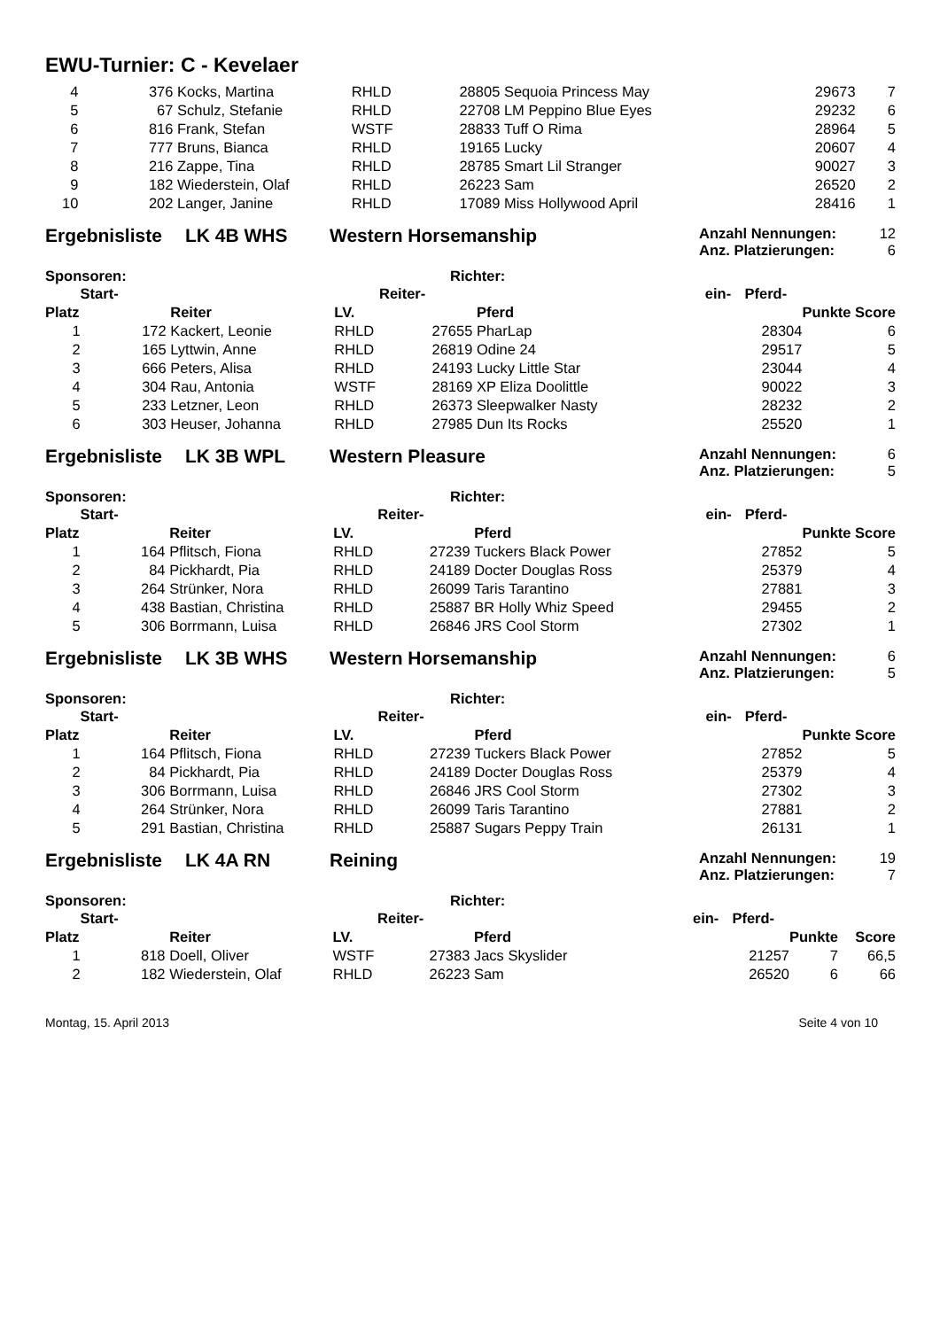EWU-Turnier: C - Kevelaer
| 4 | 376 | Kocks, Martina | RHLD | 28805 | Sequoia Princess May | | 29673 | 7 |
| 5 | 67 | Schulz, Stefanie | RHLD | 22708 | LM Peppino Blue Eyes | | 29232 | 6 |
| 6 | 816 | Frank, Stefan | WSTF | 28833 | Tuff O Rima | | 28964 | 5 |
| 7 | 777 | Bruns, Bianca | RHLD | 19165 | Lucky | | 20607 | 4 |
| 8 | 216 | Zappe, Tina | RHLD | 28785 | Smart Lil Stranger | | 90027 | 3 |
| 9 | 182 | Wiederstein, Olaf | RHLD | 26223 | Sam | | 26520 | 2 |
| 10 | 202 | Langer, Janine | RHLD | 17089 | Miss Hollywood April | | 28416 | 1 |
Ergebnisliste LK 4B WHS Western Horsemanship
Anzahl Nennungen: 12
Anz. Platzierungen: 6
Sponsoren: Richter:
| | Start- | | | Reiter- | | ein- | Pferd- | |
| --- | --- | --- | --- | --- | --- | --- | --- | --- |
| Platz | | Reiter | LV. | | Pferd | | | Punkte Score |
| 1 | 172 | Kackert, Leonie | RHLD | 27655 | PharLap | | 28304 | 6 |
| 2 | 165 | Lyttwin, Anne | RHLD | 26819 | Odine 24 | | 29517 | 5 |
| 3 | 666 | Peters, Alisa | RHLD | 24193 | Lucky Little Star | | 23044 | 4 |
| 4 | 304 | Rau, Antonia | WSTF | 28169 | XP Eliza Doolittle | | 90022 | 3 |
| 5 | 233 | Letzner, Leon | RHLD | 26373 | Sleepwalker Nasty | | 28232 | 2 |
| 6 | 303 | Heuser, Johanna | RHLD | 27985 | Dun Its Rocks | | 25520 | 1 |
Ergebnisliste LK 3B WPL Western Pleasure
Anzahl Nennungen: 6
Anz. Platzierungen: 5
Sponsoren: Richter:
| | Start- | | | Reiter- | | ein- | Pferd- | |
| --- | --- | --- | --- | --- | --- | --- | --- | --- |
| Platz | | Reiter | LV. | | Pferd | | | Punkte Score |
| 1 | 164 | Pflitsch, Fiona | RHLD | 27239 | Tuckers Black Power | | 27852 | 5 |
| 2 | 84 | Pickhardt, Pia | RHLD | 24189 | Docter Douglas Ross | | 25379 | 4 |
| 3 | 264 | Strünker, Nora | RHLD | 26099 | Taris Tarantino | | 27881 | 3 |
| 4 | 438 | Bastian, Christina | RHLD | 25887 | BR Holly Whiz Speed | | 29455 | 2 |
| 5 | 306 | Borrmann, Luisa | RHLD | 26846 | JRS Cool Storm | | 27302 | 1 |
Ergebnisliste LK 3B WHS Western Horsemanship
Anzahl Nennungen: 6
Anz. Platzierungen: 5
Sponsoren: Richter:
| | Start- | | | Reiter- | | ein- | Pferd- | |
| --- | --- | --- | --- | --- | --- | --- | --- | --- |
| Platz | | Reiter | LV. | | Pferd | | | Punkte Score |
| 1 | 164 | Pflitsch, Fiona | RHLD | 27239 | Tuckers Black Power | | 27852 | 5 |
| 2 | 84 | Pickhardt, Pia | RHLD | 24189 | Docter Douglas Ross | | 25379 | 4 |
| 3 | 306 | Borrmann, Luisa | RHLD | 26846 | JRS Cool Storm | | 27302 | 3 |
| 4 | 264 | Strünker, Nora | RHLD | 26099 | Taris Tarantino | | 27881 | 2 |
| 5 | 291 | Bastian, Christina | RHLD | 25887 | Sugars Peppy Train | | 26131 | 1 |
Ergebnisliste LK 4A RN Reining
Anzahl Nennungen: 19
Anz. Platzierungen: 7
Sponsoren: Richter:
| | Start- | | | Reiter- | | ein- | Pferd- | | |
| --- | --- | --- | --- | --- | --- | --- | --- | --- | --- |
| Platz | | Reiter | LV. | | Pferd | | | Punkte | Score |
| 1 | 818 | Doell, Oliver | WSTF | 27383 | Jacs Skyslider | | 21257 | 7 | 66,5 |
| 2 | 182 | Wiederstein, Olaf | RHLD | 26223 | Sam | | 26520 | 6 | 66 |
Montag, 15. April 2013 Seite 4 von 10